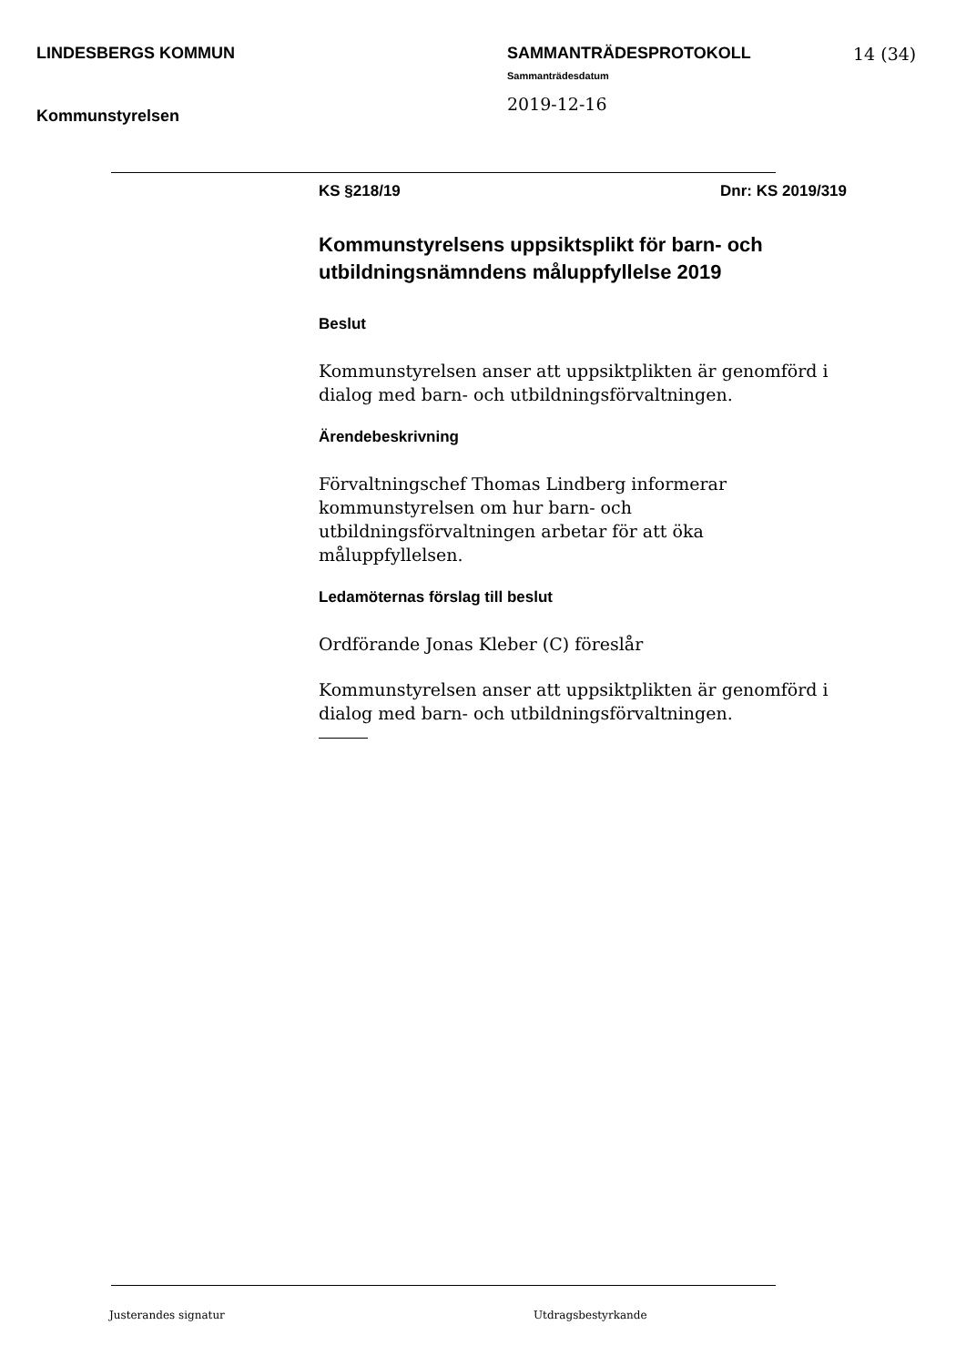LINDESBERGS KOMMUN
Kommunstyrelsen
SAMMANTRÄDESPROTOKOLL
Sammanträdesdatum
2019-12-16
14 (34)
KS §218/19 Dnr: KS 2019/319
Kommunstyrelsens uppsiktsplikt för barn- och utbildningsnämndens måluppfyllelse 2019
Beslut
Kommunstyrelsen anser att uppsiktplikten är genomförd i dialog med barn- och utbildningsförvaltningen.
Ärendebeskrivning
Förvaltningschef Thomas Lindberg informerar kommunstyrelsen om hur barn- och utbildningsförvaltningen arbetar för att öka måluppfyllelsen.
Ledamöternas förslag till beslut
Ordförande Jonas Kleber (C) föreslår
Kommunstyrelsen anser att uppsiktplikten är genomförd i dialog med barn- och utbildningsförvaltningen.
Justerandes signatur Utdragsbestyrkande